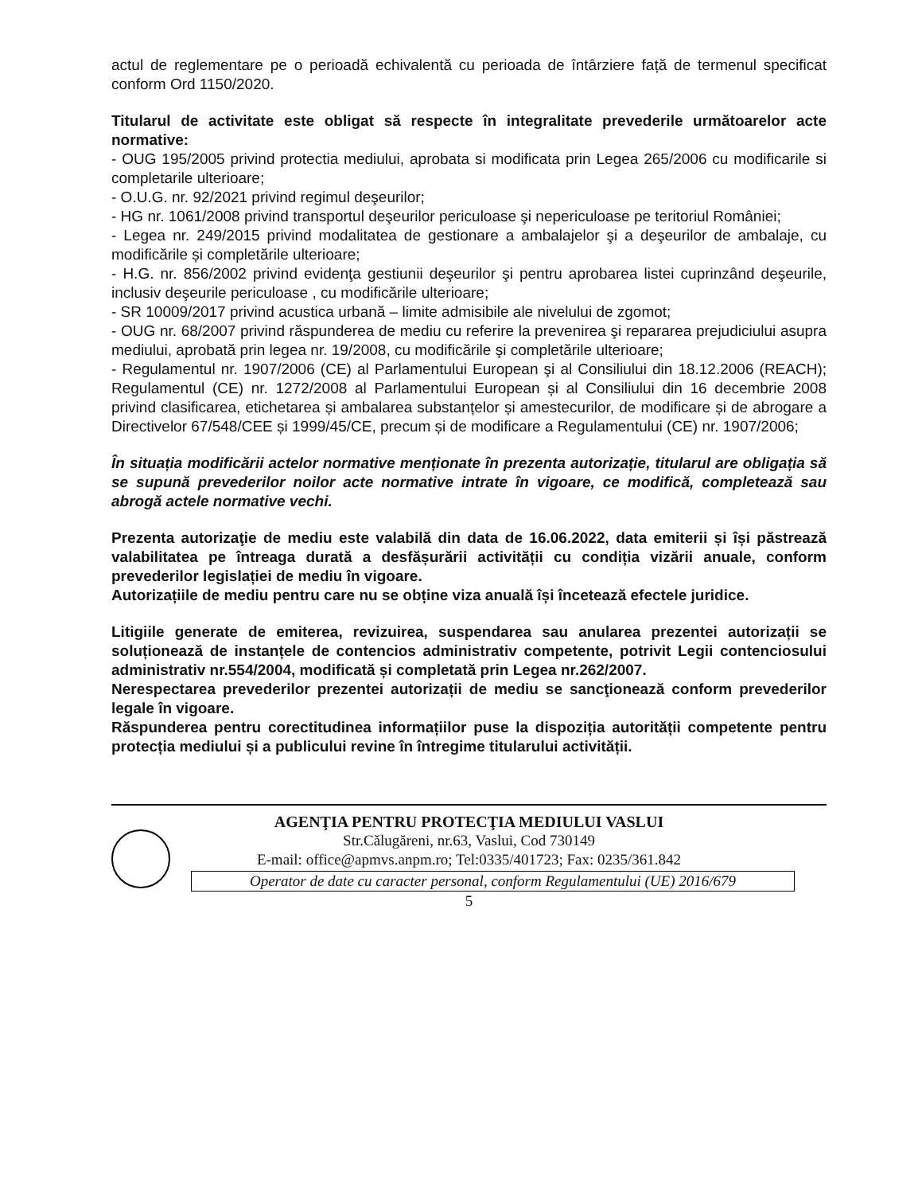actul de reglementare pe o perioadă echivalentă cu perioada de întârziere față de termenul specificat conform Ord 1150/2020.
Titularul de activitate este obligat să respecte în integralitate prevederile următoarelor acte normative:
- OUG 195/2005 privind protectia mediului, aprobata si modificata prin Legea 265/2006 cu modificarile si completarile ulterioare;
- O.U.G. nr. 92/2021 privind regimul deşeurilor;
- HG nr. 1061/2008 privind transportul deşeurilor periculoase şi nepericuloase pe teritoriul României;
- Legea nr. 249/2015 privind modalitatea de gestionare a ambalajelor şi a deşeurilor de ambalaje, cu modificările și completările ulterioare;
- H.G. nr. 856/2002 privind evidenţa gestiunii deşeurilor şi pentru aprobarea listei cuprinzând deşeurile, inclusiv deşeurile periculoase , cu modificările ulterioare;
- SR 10009/2017 privind acustica urbană – limite admisibile ale nivelului de zgomot;
- OUG nr. 68/2007 privind răspunderea de mediu cu referire la prevenirea şi repararea prejudiciului asupra mediului, aprobată prin legea nr. 19/2008, cu modificările şi completările ulterioare;
- Regulamentul nr. 1907/2006 (CE) al Parlamentului European şi al Consiliului din 18.12.2006 (REACH); Regulamentul (CE) nr. 1272/2008 al Parlamentului European și al Consiliului din 16 decembrie 2008 privind clasificarea, etichetarea și ambalarea substanțelor și amestecurilor, de modificare și de abrogare a Directivelor 67/548/CEE și 1999/45/CE, precum și de modificare a Regulamentului (CE) nr. 1907/2006;
În situația modificării actelor normative menționate în prezenta autorizație, titularul are obligația să se supună prevederilor noilor acte normative intrate în vigoare, ce modifică, completează sau abrogă actele normative vechi.
Prezenta autorizaţie de mediu este valabilă din data de 16.06.2022, data emiterii și își păstrează valabilitatea pe întreaga durată a desfășurării activității cu condiția vizării anuale, conform prevederilor legislației de mediu în vigoare.
Autorizațiile de mediu pentru care nu se obține viza anuală își încetează efectele juridice.
Litigiile generate de emiterea, revizuirea, suspendarea sau anularea prezentei autorizații se soluționează de instanțele de contencios administrativ competente, potrivit Legii contenciosului administrativ nr.554/2004, modificată și completată prin Legea nr.262/2007.
Nerespectarea prevederilor prezentei autorizații de mediu se sancţionează conform prevederilor legale în vigoare.
Răspunderea pentru corectitudinea informațiilor puse la dispoziția autorității competente pentru protecția mediului și a publicului revine în întregime titularului activității.
AGENŢIA PENTRU PROTECŢIA MEDIULUI VASLUI
Str.Călugăreni, nr.63, Vaslui, Cod 730149
E-mail: office@apmvs.anpm.ro; Tel:0335/401723; Fax: 0235/361.842
Operator de date cu caracter personal, conform Regulamentului (UE) 2016/679
5